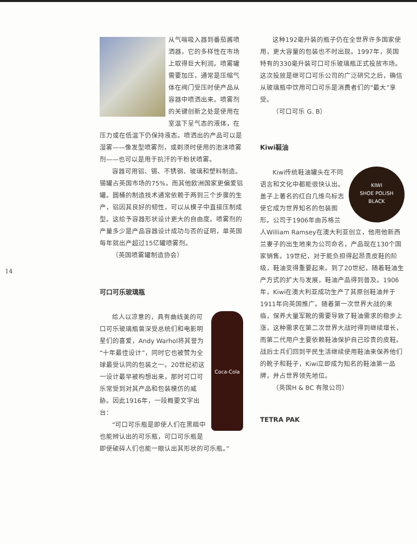14
从气喘吸入器到番茄酱喷洒器，它的多样性在市场上取得巨大利润。喷雾罐需要加压，通常是压缩气体在阀门受压时使产品从容器中喷洒出来。喷雾剂的关键创新之处是使用在室温下呈气态的液体，在压力或在低温下仍保持液态。喷洒出的产品可以是湿雾——像发型喷雾剂，或剃须时使用的泡沫喷雾剂——也可以是用于抗汗的干粉状喷雾。
容器可用铝、锡、不锈钢、玻璃和塑料制造。锡罐占英国市场的75%，而其他欧洲国家更偏爱铝罐。圆桶的制造技术通常依赖于两到三个步骤的生产，铝因其良好的韧性，可以从模子中直接压制成型。这给予容器形状设计更大的自由度。喷雾剂的产量多少是产品容器设计成功与否的证明，单英国每年就出产超过15亿罐喷雾剂。
（英国喷雾罐制造协会）
可口可乐玻璃瓶
Coca-Cola
给人以凉意的，具有曲线美的可口可乐玻璃瓶曾深受总统们和电影明星们的喜爱，Andy Warhol将其誉为“十年最佳设计”，同时它也被赞为全球最受认同的包装之一。20世纪初这一设计最早被构想出来，那时可口可乐常受到对其产品和包装模仿的威胁。因此1916年，一段概要文字出台：
“可口可乐瓶是即使人们在黑暗中也能辨认出的可乐瓶，可口可乐瓶是即使破碎人们也能一眼认出其形状的可乐瓶。”
这种192毫升装的瓶子仍在全世界许多国家使用，更大容量的包装也不时出现。1997年，英国特有的330毫升装可口可乐玻璃瓶正式投放市场。这次投放是继可口可乐公司的广泛研究之后，确信从玻璃瓶中饮用可口可乐是消费者们的“最大”享受。
（可口可乐 G. B）
Kiwi鞋油
KIWI
SHOE POLISH
BLACK
Kiwi传统鞋油罐头在不同语言和文化中都能很快认出。盖子上著名的红白几维鸟标志使它成为世界知名的包装图形。公司于1906年由苏格兰人William Ramsey在澳大利亚创立，他用他新西兰妻子的出生地来为公司命名，产品现在130个国家销售。19世纪，对于能负担得起昂贵皮鞋的阶级，鞋油变得重要起来。到了20世纪，随着鞋油生产方式的扩大与发展，鞋油产品得到普及。1906年，Kiwi在澳大利亚成功生产了其原创鞋油并于1911年向英国推广。随着第一次世界大战的来临，保养大量军靴的需要导致了鞋油需求的稳步上涨，这种需求在第二次世界大战时得到继续增长，而第二代用户主要依赖鞋油保护自己珍贵的皮鞋。战后士兵们回到平民生活继续使用鞋油来保养他们的靴子和鞋子，Kiwi立即成为知名的鞋油第一品牌，并占世界领先地位。
（英国H & BC 有限公司）
TETRA PAK